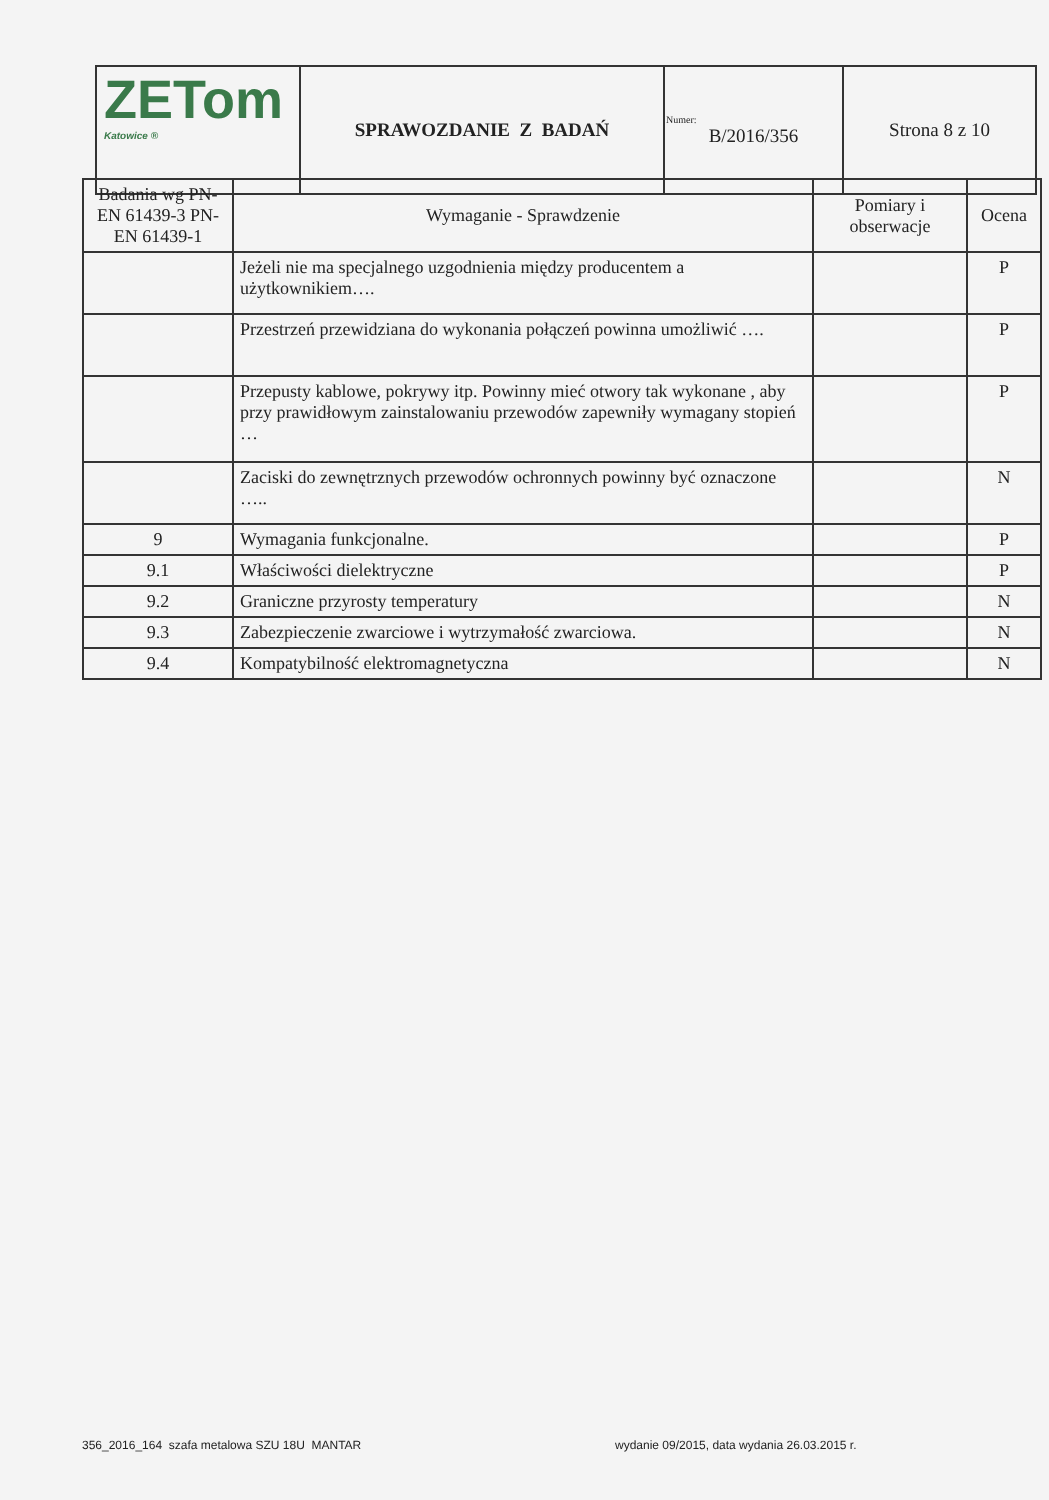| ZETom Katowice ® | SPRAWOZDANIE Z BADAŃ | Numer: B/2016/356 | Strona 8 z 10 |
| Badania wg PN-EN 61439-3 PN-EN 61439-1 | Wymaganie - Sprawdzenie | Pomiary i obserwacje | Ocena |
| --- | --- | --- | --- |
| | Jeżeli nie ma specjalnego uzgodnienia między producentem a użytkownikiem…. | | P |
| | Przestrzeń przewidziana do wykonania połączeń powinna umożliwić …. | | P |
| | Przepusty kablowe, pokrywy itp. Powinny mieć otwory tak wykonane , aby przy prawidłowym zainstalowaniu przewodów zapewniły wymagany stopień … | | P |
| | Zaciski do zewnętrznych przewodów ochronnych powinny być oznaczone ….. | | N |
| 9 | Wymagania funkcjonalne. | | P |
| 9.1 | Właściwości dielektryczne | | P |
| 9.2 | Graniczne przyrosty temperatury | | N |
| 9.3 | Zabezpieczenie zwarciowe i wytrzymałość zwarciowa. | | N |
| 9.4 | Kompatybilność elektromagnetyczna | | N |
356_2016_164 szafa metalowa SZU 18U MANTAR
wydanie 09/2015, data wydania 26.03.2015 r.